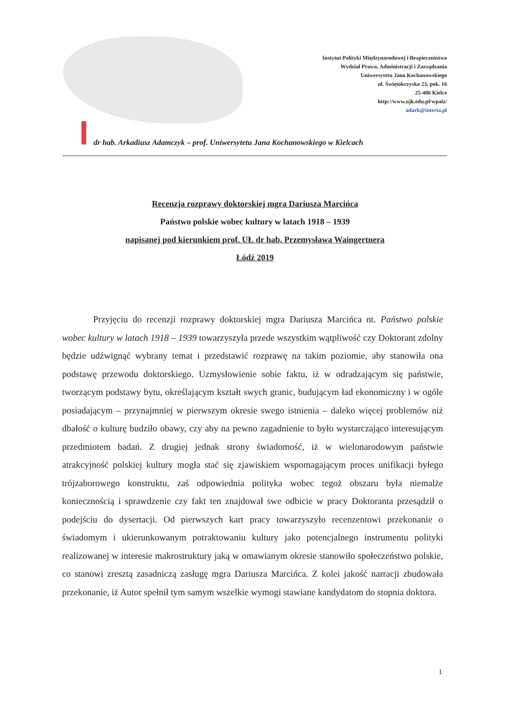Instytut Polityki Międzynarodowej i Bezpieczeństwa
Wydział Prawa, Administracji i Zarządzania
Uniwersytetu Jana Kochanowskiego
ul. Świętokrzyska 23, pok. 16
25-406 Kielce
http://www.ujk.edu.pl/wpaiz/
adark@interia.pl
dr hab. Arkadiusz Adamczyk – prof. Uniwersytetu Jana Kochanowskiego w Kielcach
Recenzja rozprawy doktorskiej mgra Dariusza Marcińca
Państwo polskie wobec kultury w latach 1918 – 1939
napisanej pod kierunkiem prof. UŁ dr hab. Przemysława Waingertnera
Łódź 2019
Przyjęciu do recenzji rozprawy doktorskiej mgra Dariusza Marcińca nt. Państwo polskie wobec kultury w latach 1918 – 1939 towarzyszyła przede wszystkim wątpliwość czy Doktorant zdolny będzie udźwignąć wybrany temat i przedstawić rozprawę na takim poziomie, aby stanowiła ona podstawę przewodu doktorskiego. Uzmysłowienie sobie faktu, iż w odradzającym się państwie, tworzącym podstawy bytu, określającym kształt swych granic, budującym ład ekonomiczny i w ogóle posiadającym – przynajmniej w pierwszym okresie swego istnienia – daleko więcej problemów niż dbałość o kulturę budziło obawy, czy aby na pewno zagadnienie to było wystarczająco interesującym przedmiotem badań. Z drugiej jednak strony świadomość, iż w wielonarodowym państwie atrakcyjność polskiej kultury mogła stać się zjawiskiem wspomagającym proces unifikacji byłego trójzaborowego konstruktu, zaś odpowiednia polityka wobec tegoż obszaru była niemalże koniecznością i sprawdzenie czy fakt ten znajdował swe odbicie w pracy Doktoranta przesądził o podejściu do dysertacji. Od pierwszych kart pracy towarzyszyło recenzentowi przekonanie o świadomym i ukierunkowanym potraktowaniu kultury jako potencjalnego instrumentu polityki realizowanej w interesie makrostruktury jaką w omawianym okresie stanowiło społeczeństwo polskie, co stanowi zresztą zasadniczą zasługę mgra Dariusza Marcińca. Z kolei jakość narracji zbudowała przekonanie, iż Autor spełnił tym samym wszelkie wymogi stawiane kandydatom do stopnia doktora.
1